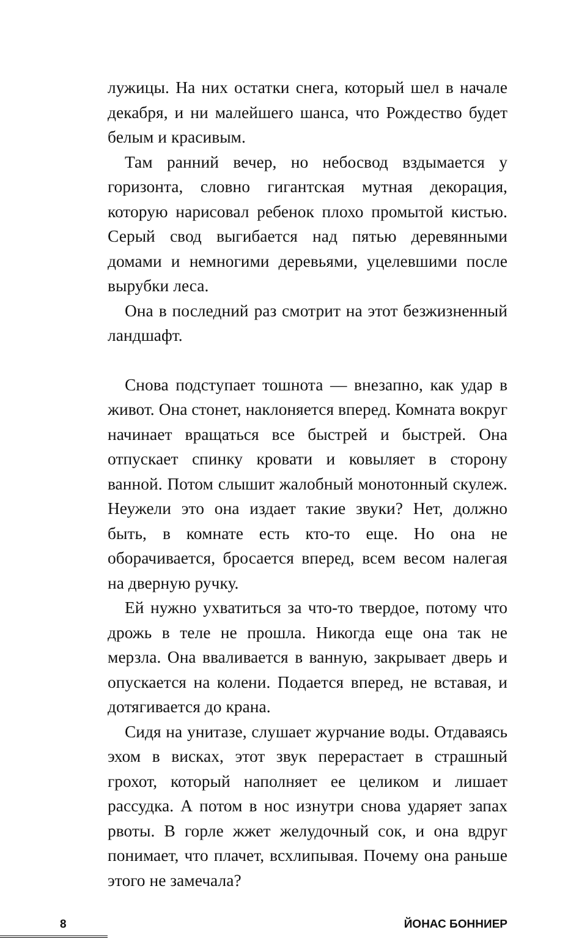лужицы. На них остатки снега, который шел в начале декабря, и ни малейшего шанса, что Рождество будет белым и красивым.
Там ранний вечер, но небосвод вздымается у горизонта, словно гигантская мутная декорация, которую нарисовал ребенок плохо промытой кистью. Серый свод выгибается над пятью деревянными домами и немногими деревьями, уцелевшими после вырубки леса.
Она в последний раз смотрит на этот безжизненный ландшафт.
Снова подступает тошнота — внезапно, как удар в живот. Она стонет, наклоняется вперед. Комната вокруг начинает вращаться все быстрей и быстрей. Она отпускает спинку кровати и ковыляет в сторону ванной. Потом слышит жалобный монотонный скулеж. Неужели это она издает такие звуки? Нет, должно быть, в комнате есть кто-то еще. Но она не оборачивается, бросается вперед, всем весом налегая на дверную ручку.
Ей нужно ухватиться за что-то твердое, потому что дрожь в теле не прошла. Никогда еще она так не мерзла. Она вваливается в ванную, закрывает дверь и опускается на колени. Подается вперед, не вставая, и дотягивается до крана.
Сидя на унитазе, слушает журчание воды. Отдаваясь эхом в висках, этот звук перерастает в страшный грохот, который наполняет ее целиком и лишает рассудка. А потом в нос изнутри снова ударяет запах рвоты. В горле жжет желудочный сок, и она вдруг понимает, что плачет, всхлипывая. Почему она раньше этого не замечала?
8
ЙОНАС БОННИЕР